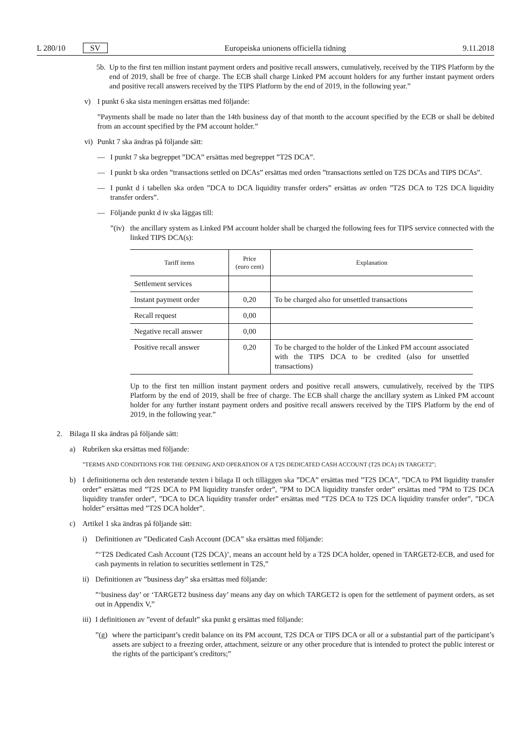L 280/10 SV Europeiska unionens officiella tidning 9.11.2018
5b. Up to the first ten million instant payment orders and positive recall answers, cumulatively, received by the TIPS Platform by the end of 2019, shall be free of charge. The ECB shall charge Linked PM account holders for any further instant payment orders and positive recall answers received by the TIPS Platform by the end of 2019, in the following year.”
v) I punkt 6 ska sista meningen ersättas med följande:
”Payments shall be made no later than the 14th business day of that month to the account specified by the ECB or shall be debited from an account specified by the PM account holder.”
vi) Punkt 7 ska ändras på följande sätt:
— I punkt 7 ska begreppet ”DCA” ersättas med begreppet ”T2S DCA”.
— I punkt b ska orden ”transactions settled on DCAs” ersättas med orden ”transactions settled on T2S DCAs and TIPS DCAs”.
— I punkt d i tabellen ska orden ”DCA to DCA liquidity transfer orders” ersättas av orden ”T2S DCA to T2S DCA liquidity transfer orders”.
— Följande punkt d iv ska läggas till:
”(iv) the ancillary system as Linked PM account holder shall be charged the following fees for TIPS service connected with the linked TIPS DCA(s):
| Tariff items | Price (euro cent) | Explanation |
| --- | --- | --- |
| Settlement services | | |
| Instant payment order | 0,20 | To be charged also for unsettled transactions |
| Recall request | 0,00 | |
| Negative recall answer | 0,00 | |
| Positive recall answer | 0,20 | To be charged to the holder of the Linked PM account associated with the TIPS DCA to be credited (also for unsettled transactions) |
Up to the first ten million instant payment orders and positive recall answers, cumulatively, received by the TIPS Platform by the end of 2019, shall be free of charge. The ECB shall charge the ancillary system as Linked PM account holder for any further instant payment orders and positive recall answers received by the TIPS Platform by the end of 2019, in the following year.”
2. Bilaga II ska ändras på följande sätt:
a) Rubriken ska ersättas med följande:
”TERMS AND CONDITIONS FOR THE OPENING AND OPERATION OF A T2S DEDICATED CASH ACCOUNT (T2S DCA) IN TARGET2”;
b) I definitionerna och den resterande texten i bilaga II och tilläggen ska ”DCA” ersättas med ”T2S DCA”, ”DCA to PM liquidity transfer order” ersättas med ”T2S DCA to PM liquidity transfer order”, ”PM to DCA liquidity transfer order” ersättas med ”PM to T2S DCA liquidity transfer order”, ”DCA to DCA liquidity transfer order” ersättas med ”T2S DCA to T2S DCA liquidity transfer order”, ”DCA holder” ersättas med ”T2S DCA holder”.
c) Artikel 1 ska ändras på följande sätt:
i) Definitionen av ”Dedicated Cash Account (DCA” ska ersättas med följande:
”‘T2S Dedicated Cash Account (T2S DCA)’, means an account held by a T2S DCA holder, opened in TARGET2-ECB, and used for cash payments in relation to securities settlement in T2S,”
ii) Definitionen av ”business day” ska ersättas med följande:
”‘business day’ or ‘TARGET2 business day’ means any day on which TARGET2 is open for the settlement of payment orders, as set out in Appendix V,”
iii) I definitionen av ”event of default” ska punkt g ersättas med följande:
”(g) where the participant’s credit balance on its PM account, T2S DCA or TIPS DCA or all or a substantial part of the participant’s assets are subject to a freezing order, attachment, seizure or any other procedure that is intended to protect the public interest or the rights of the participant’s creditors;”